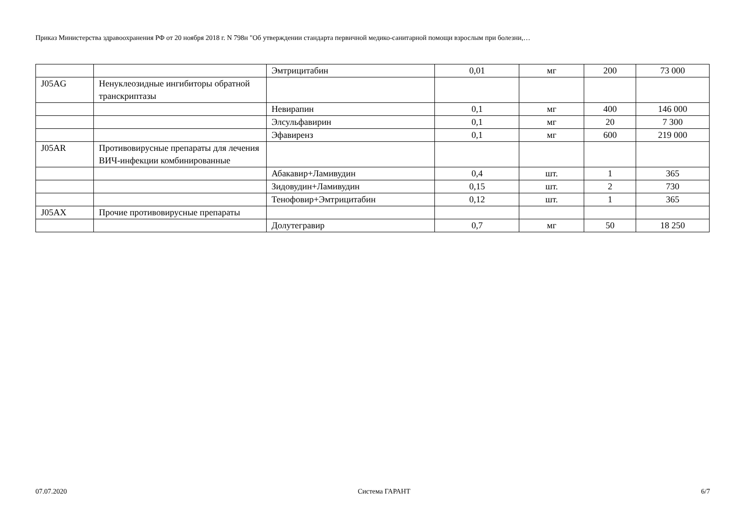Приказ Министерства здравоохранения РФ от 20 ноября 2018 г. N 798н "Об утверждении стандарта первичной медико-санитарной помощи взрослым при болезни,…
| | | Эмтрицитабин | 0,01 | мг | 200 | 73 000 |
| J05AG | Ненуклеозидные ингибиторы обратной транскриптазы | | | | | |
| | | Невирапин | 0,1 | мг | 400 | 146 000 |
| | | Элсульфавирин | 0,1 | мг | 20 | 7 300 |
| | | Эфавиренз | 0,1 | мг | 600 | 219 000 |
| J05AR | Противовирусные препараты для лечения ВИЧ-инфекции комбинированные | | | | | |
| | | Абакавир+Ламивудин | 0,4 | шт. | 1 | 365 |
| | | Зидовудин+Ламивудин | 0,15 | шт. | 2 | 730 |
| | | Тенофовир+Эмтрицитабин | 0,12 | шт. | 1 | 365 |
| J05AX | Прочие противовирусные препараты | | | | | |
| | | Долутегравир | 0,7 | мг | 50 | 18 250 |
07.07.2020 Система ГАРАНТ 6/7